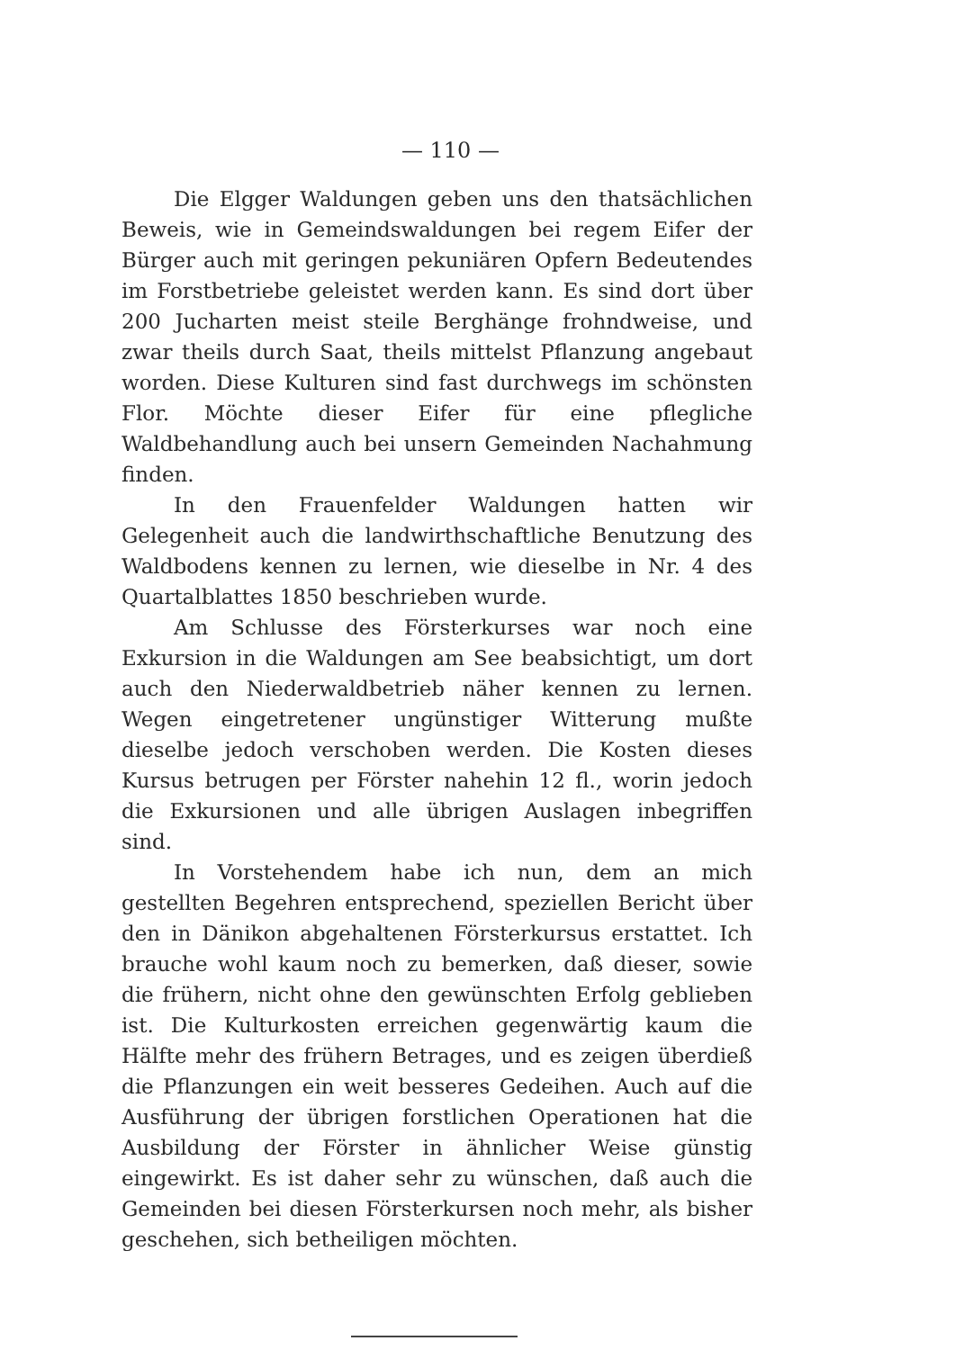— 110 —
Die Elgger Waldungen geben uns den thatsächlichen Beweis, wie in Gemeindswaldungen bei regem Eifer der Bürger auch mit geringen pekuniären Opfern Bedeutendes im Forstbetriebe geleistet werden kann. Es sind dort über 200 Jucharten meist steile Berghänge frohndweise, und zwar theils durch Saat, theils mittelst Pflanzung angebaut worden. Diese Kulturen sind fast durchwegs im schönsten Flor. Möchte dieser Eifer für eine pflegliche Waldbehandlung auch bei unsern Gemeinden Nachahmung finden.
In den Frauenfelder Waldungen hatten wir Gelegenheit auch die landwirthschaftliche Benutzung des Waldbodens kennen zu lernen, wie dieselbe in Nr. 4 des Quartalblattes 1850 beschrieben wurde.
Am Schlusse des Försterkurses war noch eine Exkursion in die Waldungen am See beabsichtigt, um dort auch den Niederwaldbetrieb näher kennen zu lernen. Wegen eingetretener ungünstiger Witterung mußte dieselbe jedoch verschoben werden. Die Kosten dieses Kursus betrugen per Förster nahehin 12 fl., worin jedoch die Exkursionen und alle übrigen Auslagen inbegriffen sind.
In Vorstehendem habe ich nun, dem an mich gestellten Begehren entsprechend, speziellen Bericht über den in Dänikon abgehaltenen Försterkursus erstattet. Ich brauche wohl kaum noch zu bemerken, daß dieser, sowie die frühern, nicht ohne den gewünschten Erfolg geblieben ist. Die Kulturkosten erreichen gegenwärtig kaum die Hälfte mehr des frühern Betrages, und es zeigen überdieß die Pflanzungen ein weit besseres Gedeihen. Auch auf die Ausführung der übrigen forstlichen Operationen hat die Ausbildung der Förster in ähnlicher Weise günstig eingewirkt. Es ist daher sehr zu wünschen, daß auch die Gemeinden bei diesen Försterkursen noch mehr, als bisher geschehen, sich betheiligen möchten.